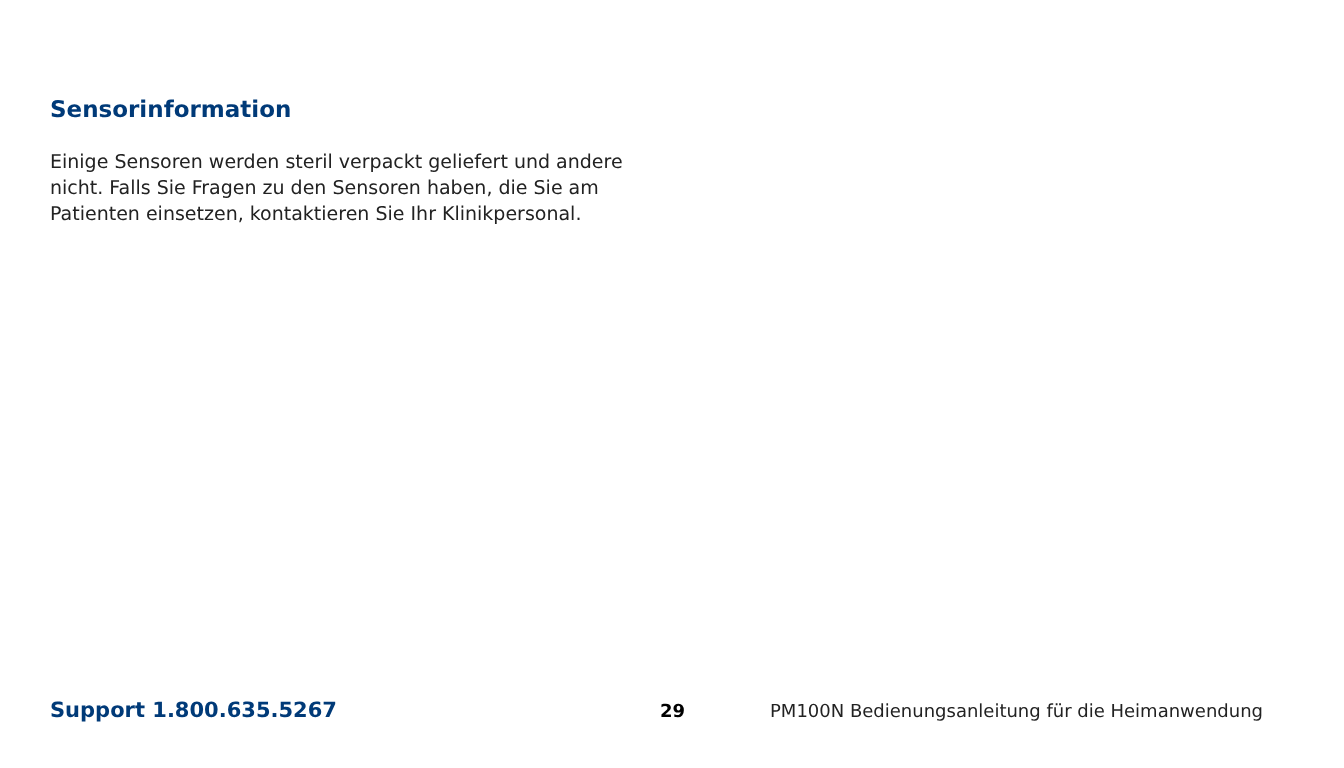Sensorinformation
Einige Sensoren werden steril verpackt geliefert und andere nicht. Falls Sie Fragen zu den Sensoren haben, die Sie am Patienten einsetzen, kontaktieren Sie Ihr Klinikpersonal.
Support 1.800.635.5267 29 PM100N Bedienungsanleitung für die Heimanwendung